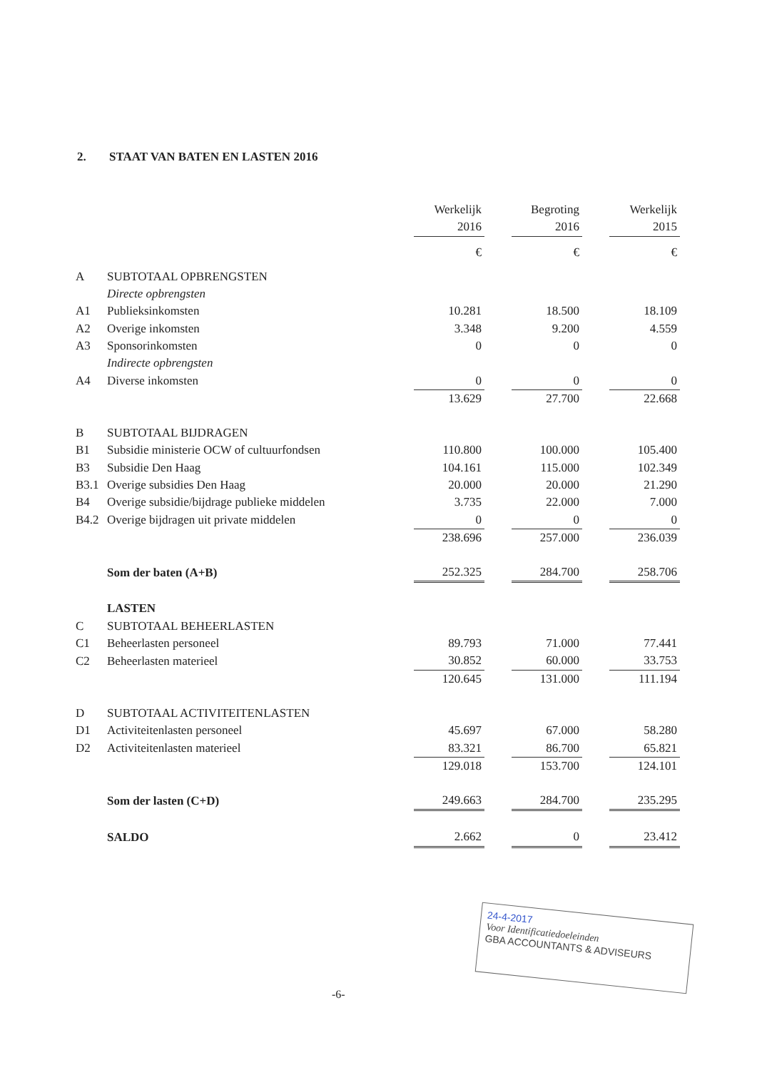2. STAAT VAN BATEN EN LASTEN 2016
| | | Werkelijk | | Begroting | | Werkelijk |
| | | 2016 | | 2016 | | 2015 |
| | | € | | € | | € |
| A | SUBTOTAAL OPBRENGSTEN | | | | | |
| | Directe opbrengsten | | | | | |
| A1 | Publieksinkomsten | 10.281 | | 18.500 | | 18.109 |
| A2 | Overige inkomsten | 3.348 | | 9.200 | | 4.559 |
| A3 | Sponsorinkomsten | 0 | | 0 | | 0 |
| | Indirecte opbrengsten | | | | | |
| A4 | Diverse inkomsten | 0 | | 0 | | 0 |
| | | 13.629 | | 27.700 | | 22.668 |
| B | SUBTOTAAL BIJDRAGEN | | | | | |
| B1 | Subsidie ministerie OCW of cultuurfondsen | 110.800 | | 100.000 | | 105.400 |
| B3 | Subsidie Den Haag | 104.161 | | 115.000 | | 102.349 |
| B3.1 | Overige subsidies Den Haag | 20.000 | | 20.000 | | 21.290 |
| B4 | Overige subsidie/bijdrage publieke middelen | 3.735 | | 22.000 | | 7.000 |
| B4.2 | Overige bijdragen uit private middelen | 0 | | 0 | | 0 |
| | | 238.696 | | 257.000 | | 236.039 |
| | Som der baten (A+B) | 252.325 | | 284.700 | | 258.706 |
| | LASTEN | | | | | |
| C | SUBTOTAAL BEHEERLASTEN | | | | | |
| C1 | Beheerlasten personeel | 89.793 | | 71.000 | | 77.441 |
| C2 | Beheerlasten materieel | 30.852 | | 60.000 | | 33.753 |
| | | 120.645 | | 131.000 | | 111.194 |
| D | SUBTOTAAL ACTIVITEITENLASTEN | | | | | |
| D1 | Activiteitenlasten personeel | 45.697 | | 67.000 | | 58.280 |
| D2 | Activiteitenlasten materieel | 83.321 | | 86.700 | | 65.821 |
| | | 129.018 | | 153.700 | | 124.101 |
| | Som der lasten (C+D) | 249.663 | | 284.700 | | 235.295 |
| | SALDO | 2.662 | | 0 | | 23.412 |
-6-
24-4-2017
Voor Identificatiedoeleinden
GBA ACCOUNTANTS & ADVISEURS